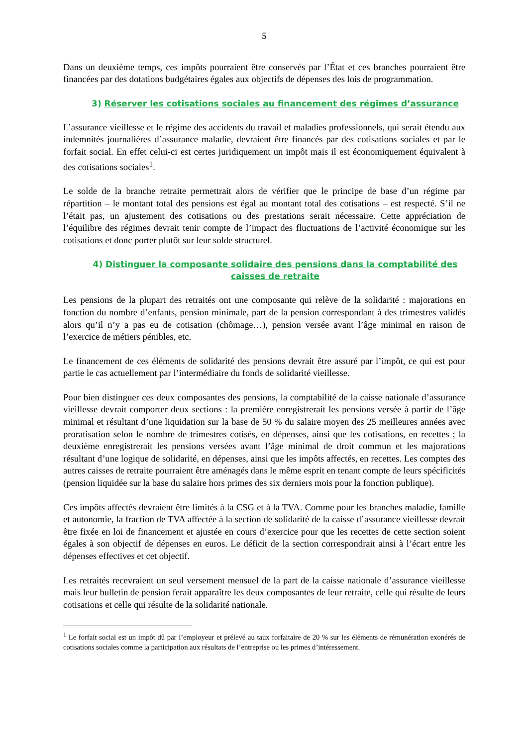5
Dans un deuxième temps, ces impôts pourraient être conservés par l’État et ces branches pourraient être financées par des dotations budgétaires égales aux objectifs de dépenses des lois de programmation.
3) Réserver les cotisations sociales au financement des régimes d’assurance
L’assurance vieillesse et le régime des accidents du travail et maladies professionnels, qui serait étendu aux indemnités journalières d’assurance maladie, devraient être financés par des cotisations sociales et par le forfait social. En effet celui-ci est certes juridiquement un impôt mais il est économiquement équivalent à des cotisations sociales<sup>1</sup>.
Le solde de la branche retraite permettrait alors de vérifier que le principe de base d’un régime par répartition – le montant total des pensions est égal au montant total des cotisations – est respecté. S’il ne l’était pas, un ajustement des cotisations ou des prestations serait nécessaire. Cette appréciation de l’équilibre des régimes devrait tenir compte de l’impact des fluctuations de l’activité économique sur les cotisations et donc porter plutôt sur leur solde structurel.
4) Distinguer la composante solidaire des pensions dans la comptabilité des caisses de retraite
Les pensions de la plupart des retraités ont une composante qui relève de la solidarité : majorations en fonction du nombre d’enfants, pension minimale, part de la pension correspondant à des trimestres validés alors qu’il n’y a pas eu de cotisation (chômage…), pension versée avant l’âge minimal en raison de l’exercice de métiers pénibles, etc.
Le financement de ces éléments de solidarité des pensions devrait être assuré par l’impôt, ce qui est pour partie le cas actuellement par l’intermédiaire du fonds de solidarité vieillesse.
Pour bien distinguer ces deux composantes des pensions, la comptabilité de la caisse nationale d’assurance vieillesse devrait comporter deux sections : la première enregistrerait les pensions versée à partir de l’âge minimal et résultant d’une liquidation sur la base de 50 % du salaire moyen des 25 meilleures années avec proratisation selon le nombre de trimestres cotisés, en dépenses, ainsi que les cotisations, en recettes ; la deuxième enregistrerait les pensions versées avant l’âge minimal de droit commun et les majorations résultant d’une logique de solidarité, en dépenses, ainsi que les impôts affectés, en recettes. Les comptes des autres caisses de retraite pourraient être aménagés dans le même esprit en tenant compte de leurs spécificités (pension liquidée sur la base du salaire hors primes des six derniers mois pour la fonction publique).
Ces impôts affectés devraient être limités à la CSG et à la TVA. Comme pour les branches maladie, famille et autonomie, la fraction de TVA affectée à la section de solidarité de la caisse d’assurance vieillesse devrait être fixée en loi de financement et ajustée en cours d’exercice pour que les recettes de cette section soient égales à son objectif de dépenses en euros. Le déficit de la section correspondrait ainsi à l’écart entre les dépenses effectives et cet objectif.
Les retraités recevraient un seul versement mensuel de la part de la caisse nationale d’assurance vieillesse mais leur bulletin de pension ferait apparaître les deux composantes de leur retraite, celle qui résulte de leurs cotisations et celle qui résulte de la solidarité nationale.
<sup>1</sup> Le forfait social est un impôt dû par l’employeur et prélevé au taux forfaitaire de 20 % sur les éléments de rémunération exonérés de cotisations sociales comme la participation aux résultats de l’entreprise ou les primes d’intéressement.